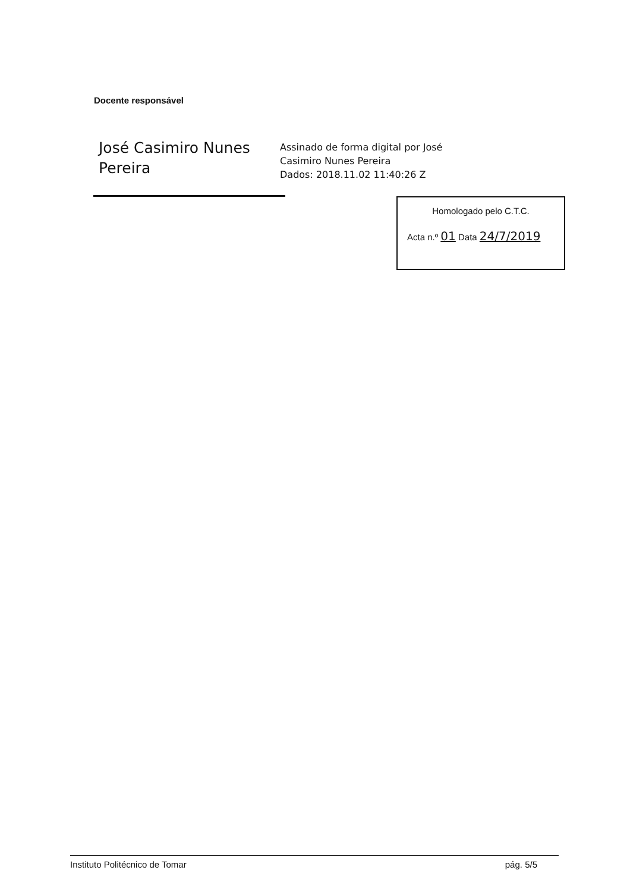Docente responsável
José Casimiro Nunes Pereira
Assinado de forma digital por José
Casimiro Nunes Pereira
Dados: 2018.11.02 11:40:26 Z
Homologado pelo C.T.C.
Acta n.º 01 Data 24/7/2019
Instituto Politécnico de Tomar pág. 5/5